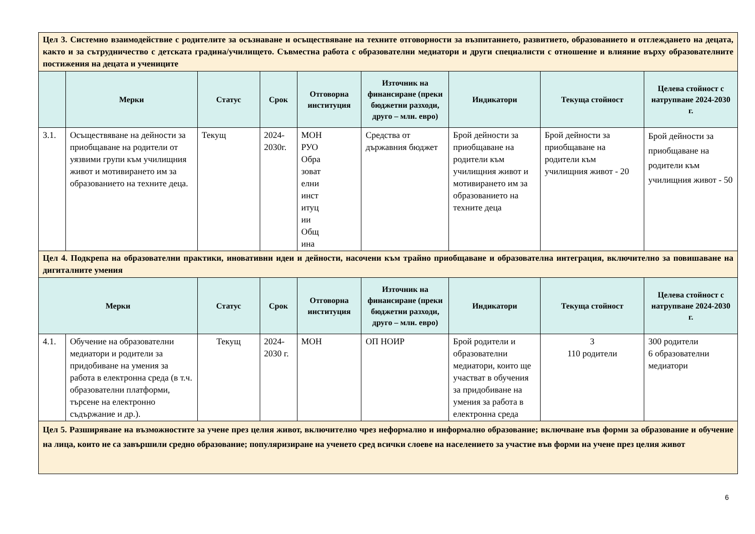| Цел 3. Системно взаимодействие с родителите за осъзнаване и осъществяване на техните отговорности за възпитанието, развитието, образованието и отглеждането на децата, както и за сътрудничество с детската градина/училището. Съвместна работа с образователни медиатори и други специалисти с отношение и влияние върху образователните постижения на децата и учениците | | | | | | | | |
| | Мерки | Статус | Срок | Отговорна институция | Източник на финансиране (преки бюджетни разходи, друго – млн. евро) | Индикатори | Текуща стойност | Целева стойност с натрупване 2024-2030 г. |
| 3.1. | Осъществяване на дейности за приобщаване на родители от уязвими групи към училищния живот и мотивирането им за образованието на техните деца. | Текущ | 2024-2030г. | МОН РУО Обра зоват елни инст итуц ии Общ ина | Средства от държавния бюджет | Брой дейности за приобщаване на родители към училищния живот и мотивирането им за образованието на техните деца | Брой дейности за приобщаване на родители към училищния живот - 20 | Брой дейности за приобщаване на родители към училищния живот - 50 |
| Цел 4. Подкрепа на образователни практики, иновативни идеи и дейности, насочени към трайно приобщаване и образователна интеграция, включително за повишаване на дигиталните умения | | | | | | | | |
| Мерки | | Статус | Срок | Отговорна институция | Източник на финансиране (преки бюджетни разходи, друго – млн. евро) | Индикатори | Текуща стойност | Целева стойност с натрупване 2024-2030 г. |
| 4.1. | Обучение на образователни медиатори и родители за придобиване на умения за работа в електронна среда (в т.ч. образователни платформи, търсене на електронно съдържание и др.). | Текущ | 2024-2030 г. | МОН | ОП НОИР | Брой родители и образователни медиатори, които ще участват в обучения за придобиване на умения за работа в електронна среда | 3 110 родители | 300 родители 6 образователни медиатори |
| Цел 5. Разширяване на възможностите за учене през целия живот, включително чрез неформално и информално образование; включване във форми за образование и обучение на лица, които не са завършили средно образование; популяризиране на ученето сред всички слоеве на населението за участие във форми на учене през целия живот | | | | | | | | |
6